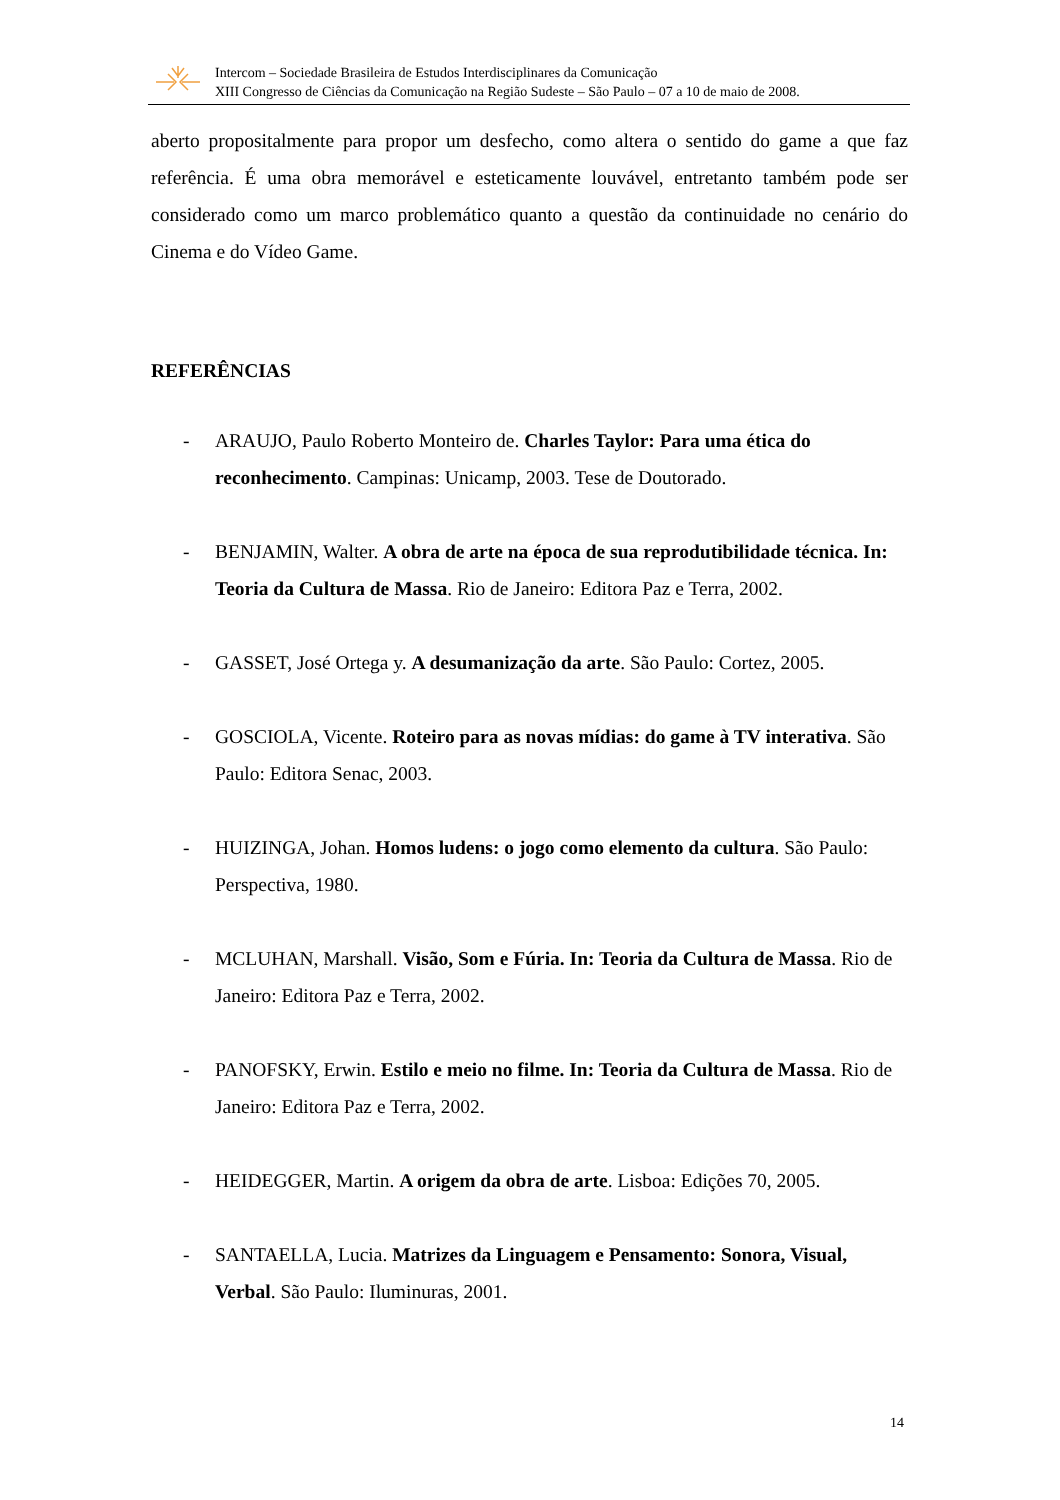Intercom – Sociedade Brasileira de Estudos Interdisciplinares da Comunicação
XIII Congresso de Ciências da Comunicação na Região Sudeste – São Paulo – 07 a 10 de maio de 2008.
aberto propositalmente para propor um desfecho, como altera o sentido do game a que faz referência. É uma obra memorável e esteticamente louvável, entretanto também pode ser considerado como um marco problemático quanto a questão da continuidade no cenário do Cinema e do Vídeo Game.
REFERÊNCIAS
- ARAUJO, Paulo Roberto Monteiro de. Charles Taylor: Para uma ética do reconhecimento. Campinas: Unicamp, 2003. Tese de Doutorado.
- BENJAMIN, Walter. A obra de arte na época de sua reprodutibilidade técnica. In: Teoria da Cultura de Massa. Rio de Janeiro: Editora Paz e Terra, 2002.
- GASSET, José Ortega y. A desumanização da arte. São Paulo: Cortez, 2005.
- GOSCIOLA, Vicente. Roteiro para as novas mídias: do game à TV interativa. São Paulo: Editora Senac, 2003.
- HUIZINGA, Johan. Homos ludens: o jogo como elemento da cultura. São Paulo: Perspectiva, 1980.
- MCLUHAN, Marshall. Visão, Som e Fúria. In: Teoria da Cultura de Massa. Rio de Janeiro: Editora Paz e Terra, 2002.
- PANOFSKY, Erwin. Estilo e meio no filme. In: Teoria da Cultura de Massa. Rio de Janeiro: Editora Paz e Terra, 2002.
- HEIDEGGER, Martin. A origem da obra de arte. Lisboa: Edições 70, 2005.
- SANTAELLA, Lucia. Matrizes da Linguagem e Pensamento: Sonora, Visual, Verbal. São Paulo: Iluminuras, 2001.
14